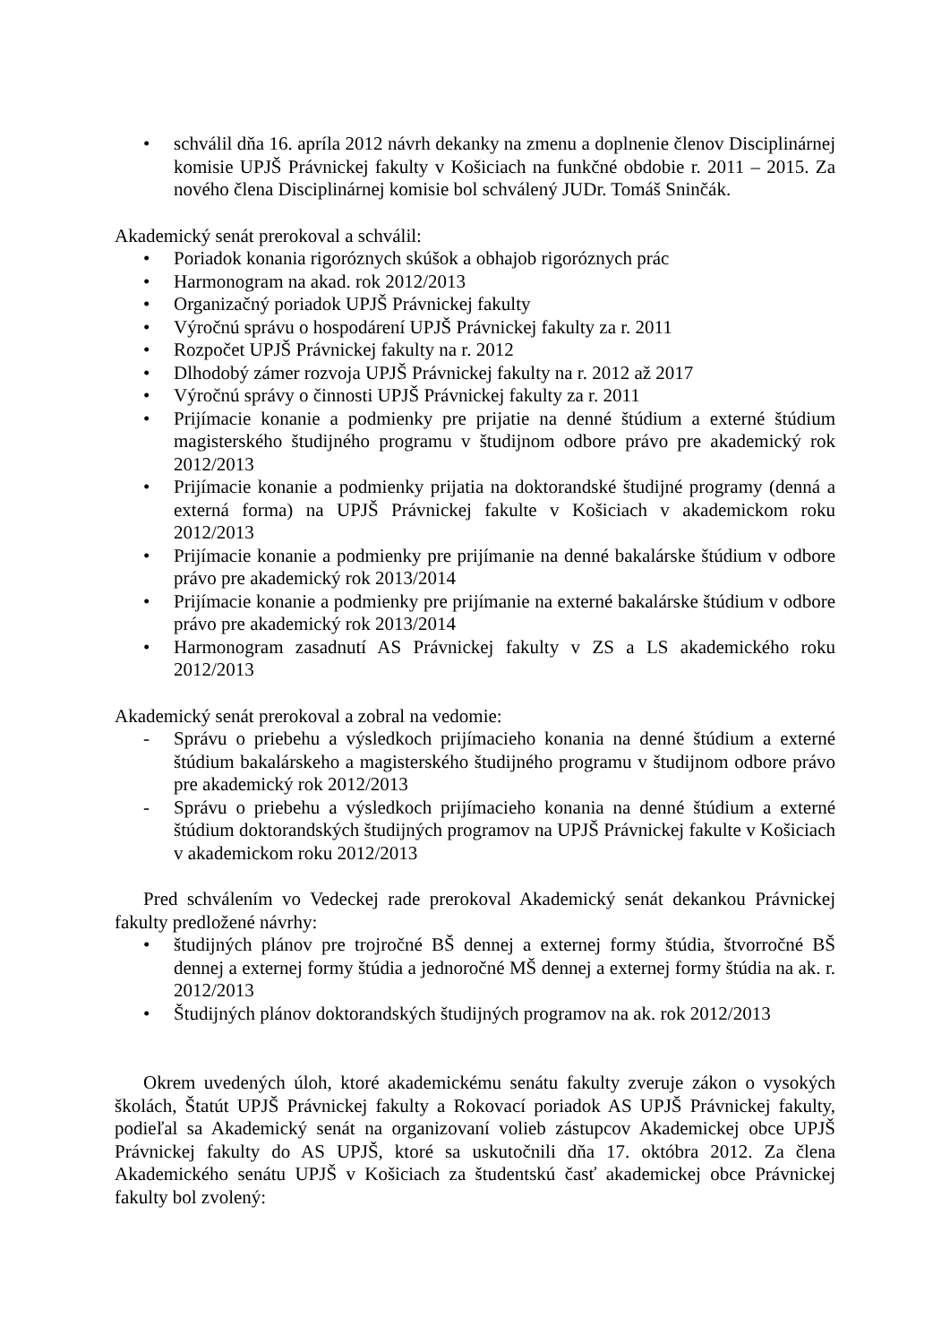• schválil dňa 16. apríla 2012 návrh dekanky na zmenu a doplnenie členov Disciplinárnej komisie UPJŠ Právnickej fakulty v Košiciach na funkčné obdobie r. 2011 – 2015. Za nového člena Disciplinárnej komisie bol schválený JUDr. Tomáš Sninčák.
Akademický senát prerokoval a schválil:
• Poriadok konania rigoróznych skúšok a obhajob rigoróznych prác
• Harmonogram na akad. rok 2012/2013
• Organizačný poriadok UPJŠ Právnickej fakulty
• Výročnú správu o hospodárení UPJŠ Právnickej fakulty za r. 2011
• Rozpočet UPJŠ Právnickej fakulty na r. 2012
• Dlhodobý zámer rozvoja UPJŠ Právnickej fakulty na r. 2012 až 2017
• Výročnú správy o činnosti UPJŠ Právnickej fakulty za r. 2011
• Prijímacie konanie a podmienky pre prijatie na denné štúdium a externé štúdium magisterského študijného programu v študijnom odbore právo pre akademický rok 2012/2013
• Prijímacie konanie a podmienky prijatia na doktorandské študijné programy (denná a externá forma) na UPJŠ Právnickej fakulte v Košiciach v akademickom roku 2012/2013
• Prijímacie konanie a podmienky pre prijímanie na denné bakalárske štúdium v odbore právo pre akademický rok 2013/2014
• Prijímacie konanie a podmienky pre prijímanie na externé bakalárske štúdium v odbore právo pre akademický rok 2013/2014
• Harmonogram zasadnutí AS Právnickej fakulty v ZS a LS akademického roku 2012/2013
Akademický senát prerokoval a zobral na vedomie:
- Správu o priebehu a výsledkoch prijímacieho konania na denné štúdium a externé štúdium bakalárskeho a magisterského študijného programu v študijnom odbore právo pre akademický rok 2012/2013
- Správu o priebehu a výsledkoch prijímacieho konania na denné štúdium a externé štúdium doktorandských študijných programov na UPJŠ Právnickej fakulte v Košiciach v akademickom roku 2012/2013
Pred schválením vo Vedeckej rade prerokoval Akademický senát dekankou Právnickej fakulty predložené návrhy:
• študijných plánov pre trojročné BŠ dennej a externej formy štúdia, štvorročné BŠ dennej a externej formy štúdia a jednoročné MŠ dennej a externej formy štúdia na ak. r. 2012/2013
• Študijných plánov doktorandských študijných programov na ak. rok 2012/2013
Okrem uvedených úloh, ktoré akademickému senátu fakulty zveruje zákon o vysokých školách, Štatút UPJŠ Právnickej fakulty a Rokovací poriadok AS UPJŠ Právnickej fakulty, podieľal sa Akademický senát na organizovaní volieb zástupcov Akademickej obce UPJŠ Právnickej fakulty do AS UPJŠ, ktoré sa uskutočnili dňa 17. októbra 2012. Za člena Akademického senátu UPJŠ v Košiciach za študentskú časť akademickej obce Právnickej fakulty bol zvolený: